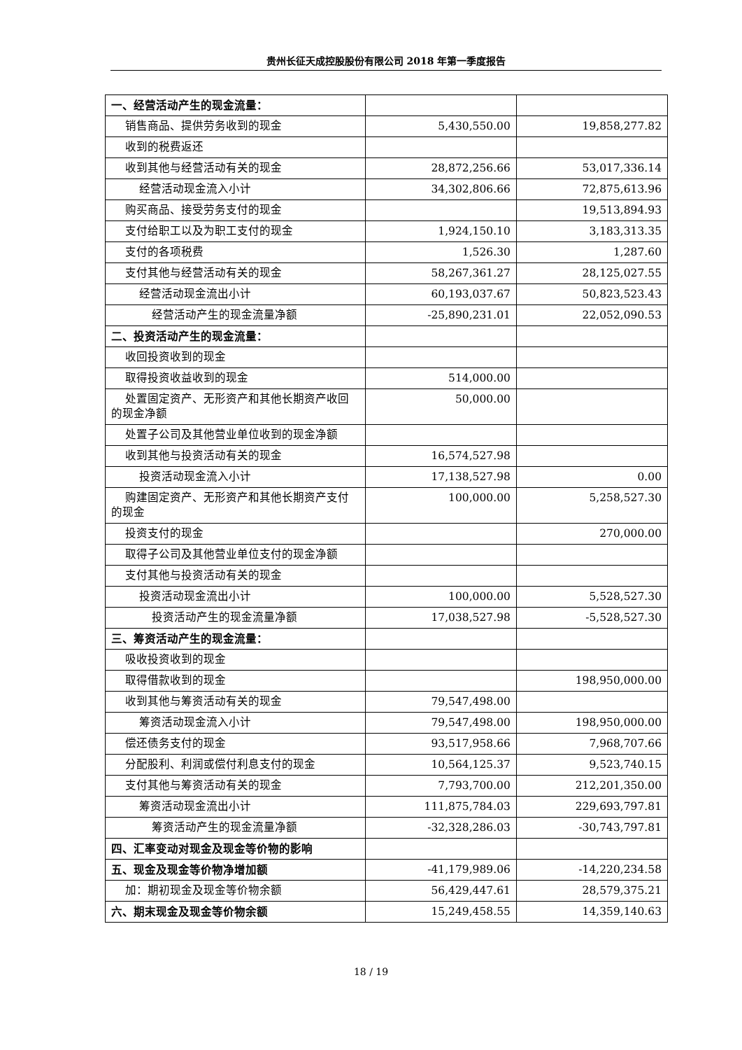贵州长征天成控股股份有限公司 2018 年第一季度报告
| 一、经营活动产生的现金流量： | | |
| 销售商品、提供劳务收到的现金 | 5,430,550.00 | 19,858,277.82 |
| 收到的税费返还 | | |
| 收到其他与经营活动有关的现金 | 28,872,256.66 | 53,017,336.14 |
| 经营活动现金流入小计 | 34,302,806.66 | 72,875,613.96 |
| 购买商品、接受劳务支付的现金 | | 19,513,894.93 |
| 支付给职工以及为职工支付的现金 | 1,924,150.10 | 3,183,313.35 |
| 支付的各项税费 | 1,526.30 | 1,287.60 |
| 支付其他与经营活动有关的现金 | 58,267,361.27 | 28,125,027.55 |
| 经营活动现金流出小计 | 60,193,037.67 | 50,823,523.43 |
| 经营活动产生的现金流量净额 | -25,890,231.01 | 22,052,090.53 |
| 二、投资活动产生的现金流量： | | |
| 收回投资收到的现金 | | |
| 取得投资收益收到的现金 | 514,000.00 | |
| 处置固定资产、无形资产和其他长期资产收回的现金净额 | 50,000.00 | |
| 处置子公司及其他营业单位收到的现金净额 | | |
| 收到其他与投资活动有关的现金 | 16,574,527.98 | |
| 投资活动现金流入小计 | 17,138,527.98 | 0.00 |
| 购建固定资产、无形资产和其他长期资产支付的现金 | 100,000.00 | 5,258,527.30 |
| 投资支付的现金 | | 270,000.00 |
| 取得子公司及其他营业单位支付的现金净额 | | |
| 支付其他与投资活动有关的现金 | | |
| 投资活动现金流出小计 | 100,000.00 | 5,528,527.30 |
| 投资活动产生的现金流量净额 | 17,038,527.98 | -5,528,527.30 |
| 三、筹资活动产生的现金流量： | | |
| 吸收投资收到的现金 | | |
| 取得借款收到的现金 | | 198,950,000.00 |
| 收到其他与筹资活动有关的现金 | 79,547,498.00 | |
| 筹资活动现金流入小计 | 79,547,498.00 | 198,950,000.00 |
| 偿还债务支付的现金 | 93,517,958.66 | 7,968,707.66 |
| 分配股利、利润或偿付利息支付的现金 | 10,564,125.37 | 9,523,740.15 |
| 支付其他与筹资活动有关的现金 | 7,793,700.00 | 212,201,350.00 |
| 筹资活动现金流出小计 | 111,875,784.03 | 229,693,797.81 |
| 筹资活动产生的现金流量净额 | -32,328,286.03 | -30,743,797.81 |
| 四、汇率变动对现金及现金等价物的影响 | | |
| 五、现金及现金等价物净增加额 | -41,179,989.06 | -14,220,234.58 |
| 加：期初现金及现金等价物余额 | 56,429,447.61 | 28,579,375.21 |
| 六、期末现金及现金等价物余额 | 15,249,458.55 | 14,359,140.63 |
18 / 19